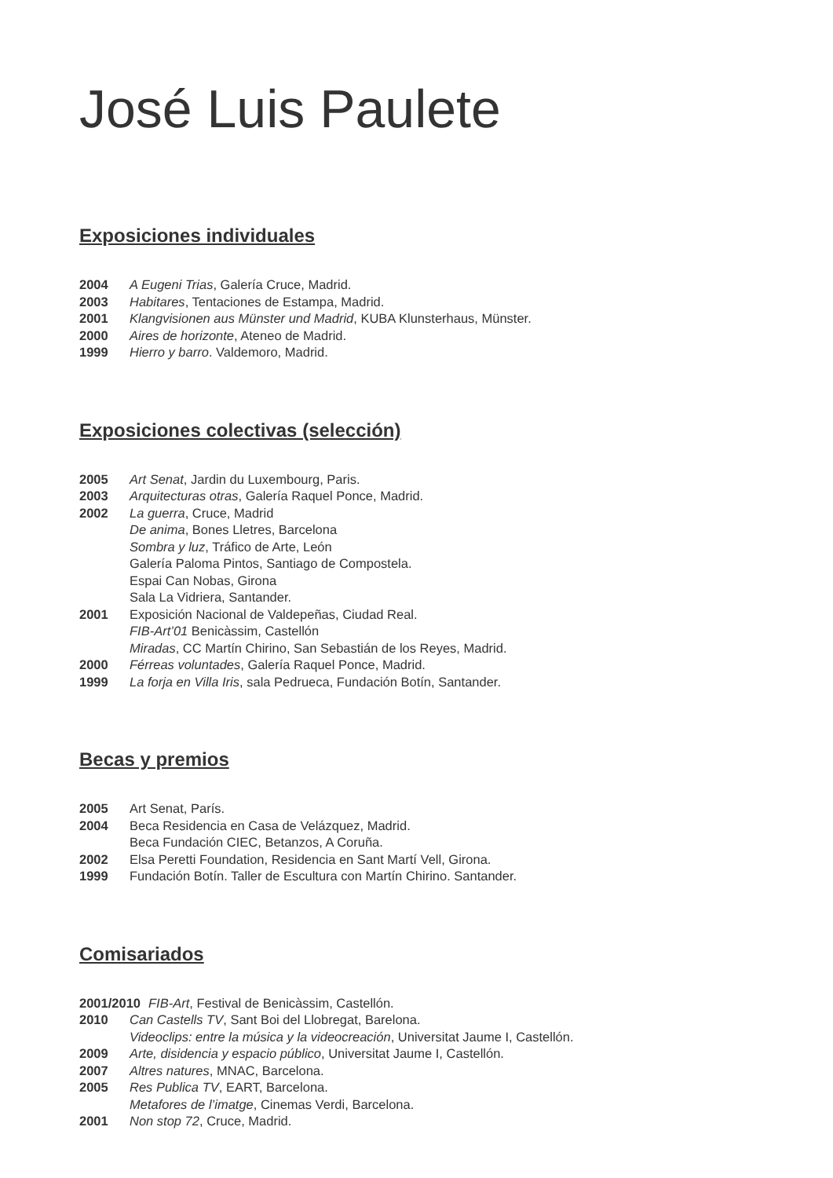José Luis Paulete
Exposiciones individuales
2004 A Eugeni Trias, Galería Cruce, Madrid.
2003 Habitares, Tentaciones de Estampa, Madrid.
2001 Klangvisionen aus Münster und Madrid, KUBA Klunsterhaus, Münster.
2000 Aires de horizonte, Ateneo de Madrid.
1999 Hierro y barro. Valdemoro, Madrid.
Exposiciones colectivas (selección)
2005 Art Senat, Jardin du Luxembourg, Paris.
2003 Arquitecturas otras, Galería Raquel Ponce, Madrid.
2002 La guerra, Cruce, Madrid
De anima, Bones Lletres, Barcelona
Sombra y luz, Tráfico de Arte, León
Galería Paloma Pintos, Santiago de Compostela.
Espai Can Nobas, Girona
Sala La Vidriera, Santander.
2001 Exposición Nacional de Valdepeñas, Ciudad Real.
FIB-Art’01 Benicàssim, Castellón
Miradas, CC Martín Chirino, San Sebastián de los Reyes, Madrid.
2000 Férreas voluntades, Galería Raquel Ponce, Madrid.
1999 La forja en Villa Iris, sala Pedrueca, Fundación Botín, Santander.
Becas y premios
2005 Art Senat, París.
2004 Beca Residencia en Casa de Velázquez, Madrid.
Beca Fundación CIEC, Betanzos, A Coruña.
2002 Elsa Peretti Foundation, Residencia en Sant Martí Vell, Girona.
1999 Fundación Botín. Taller de Escultura con Martín Chirino. Santander.
Comisariados
2001/2010 FIB-Art, Festival de Benicàssim, Castellón.
2010 Can Castells TV, Sant Boi del Llobregat, Barelona.
Videoclips: entre la música y la videocreación, Universitat Jaume I, Castellón.
2009 Arte, disidencia y espacio público, Universitat Jaume I, Castellón.
2007 Altres natures, MNAC, Barcelona.
2005 Res Publica TV, EART, Barcelona.
Metafores de l’imatge, Cinemas Verdi, Barcelona.
2001 Non stop 72, Cruce, Madrid.